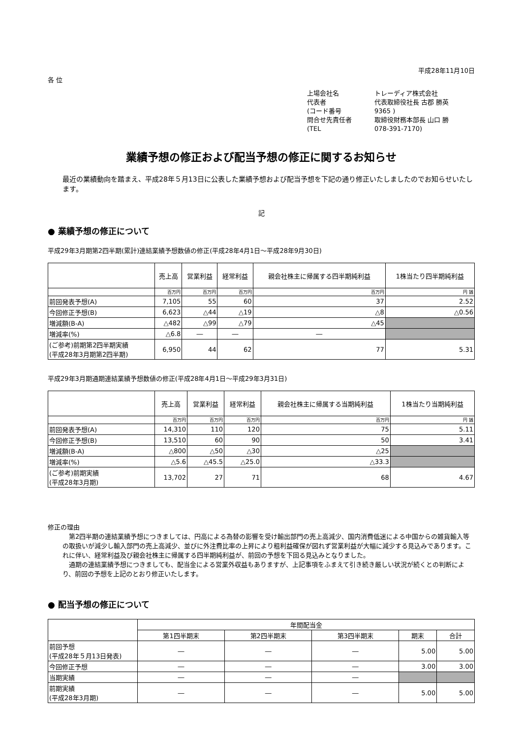平成28年11月10日
各 位
上場会社名 トレーディア株式会社
代表者 代表取締役社長 古郡 勝英
(コード番号 9365 )
問合せ先責任者 取締役財務本部長 山口 勝
(TEL 078-391-7170)
業績予想の修正および配当予想の修正に関するお知らせ
最近の業績動向を踏まえ、平成28年５月13日に公表した業績予想および配当予想を下記の通り修正いたしましたのでお知らせいたします。
記
● 業績予想の修正について
平成29年3月期第2四半期(累計)連結業績予想数値の修正(平成28年4月1日～平成28年9月30日)
| | 売上高 | 営業利益 | 経常利益 | 親会社株主に帰属する四半期純利益 | 1株当たり四半期純利益 |
| --- | --- | --- | --- | --- | --- |
| | 百万円 | 百万円 | 百万円 | 百万円 | 円 銭 |
| 前回発表予想(A) | 7,105 | 55 | 60 | 37 | 2.52 |
| 今回修正予想(B) | 6,623 | △44 | △19 | △8 | △0.56 |
| 増減額(B-A) | △482 | △99 | △79 | △45 | |
| 増減率(%) | △6.8 | ― | ― | ― | |
| (ご参考)前期第2四半期実績 (平成28年3月期第2四半期) | 6,950 | 44 | 62 | 77 | 5.31 |
平成29年3月期通期連結業績予想数値の修正(平成28年4月1日～平成29年3月31日)
| | 売上高 | 営業利益 | 経常利益 | 親会社株主に帰属する当期純利益 | 1株当たり当期純利益 |
| --- | --- | --- | --- | --- | --- |
| | 百万円 | 百万円 | 百万円 | 百万円 | 円 銭 |
| 前回発表予想(A) | 14,310 | 110 | 120 | 75 | 5.11 |
| 今回修正予想(B) | 13,510 | 60 | 90 | 50 | 3.41 |
| 増減額(B-A) | △800 | △50 | △30 | △25 | |
| 増減率(%) | △5.6 | △45.5 | △25.0 | △33.3 | |
| (ご参考)前期実績 (平成28年3月期) | 13,702 | 27 | 71 | 68 | 4.67 |
修正の理由
第2四半期の連結業績予想につきましては、円高による為替の影響を受け輸出部門の売上高減少、国内消費低迷による中国からの雑貨輸入等の取扱いが減少し輸入部門の売上高減少、並びに外注費比率の上昇により粗利益確保が図れず営業利益が大幅に減少する見込みであります。これに伴い、経常利益及び親会社株主に帰属する四半期純利益が、前回の予想を下回る見込みとなりました。
通期の連結業績予想につきましても、配当金による営業外収益もありますが、上記事項をふまえて引き続き厳しい状況が続くとの判断により、前回の予想を上記のとおり修正いたします。
● 配当予想の修正について
| | 年間配当金 | | | | |
| --- | --- | --- | --- | --- | --- |
| | 第1四半期末 | 第2四半期末 | 第3四半期末 | 期末 | 合計 |
| 前回予想 (平成28年５月13日発表) | ― | ― | ― | 5.00 | 5.00 |
| 今回修正予想 | ― | ― | ― | 3.00 | 3.00 |
| 当期実績 | ― | ― | ― | | |
| 前期実績 (平成28年3月期) | ― | ― | ― | 5.00 | 5.00 |